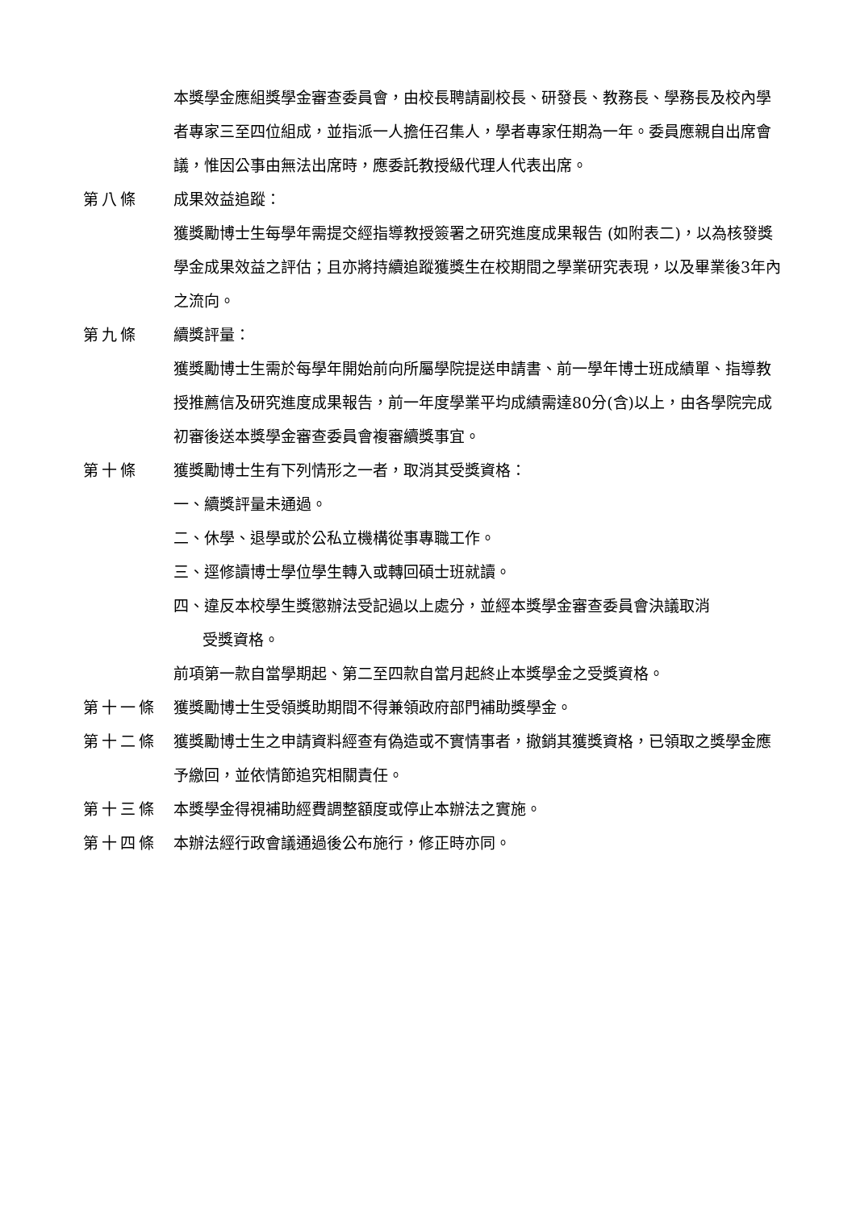本獎學金應組獎學金審查委員會，由校長聘請副校長、研發長、教務長、學務長及校內學者專家三至四位組成，並指派一人擔任召集人，學者專家任期為一年。委員應親自出席會議，惟因公事由無法出席時，應委託教授級代理人代表出席。
第八條 成果效益追蹤：
獲獎勵博士生每學年需提交經指導教授簽署之研究進度成果報告 (如附表二)，以為核發獎學金成果效益之評估；且亦將持續追蹤獲獎生在校期間之學業研究表現，以及畢業後3年內之流向。
第九條 續獎評量：
獲獎勵博士生需於每學年開始前向所屬學院提送申請書、前一學年博士班成績單、指導教授推薦信及研究進度成果報告，前一年度學業平均成績需達80分(含)以上，由各學院完成初審後送本獎學金審查委員會複審續獎事宜。
第十條 獲獎勵博士生有下列情形之一者，取消其受獎資格：
一、續獎評量未通過。
二、休學、退學或於公私立機構從事專職工作。
三、逕修讀博士學位學生轉入或轉回碩士班就讀。
四、違反本校學生獎懲辦法受記過以上處分，並經本獎學金審查委員會決議取消
受獎資格。
前項第一款自當學期起、第二至四款自當月起終止本獎學金之受獎資格。
第十一條 獲獎勵博士生受領獎助期間不得兼領政府部門補助獎學金。
第十二條 獲獎勵博士生之申請資料經查有偽造或不實情事者，撤銷其獲獎資格，已領取之獎學金應予繳回，並依情節追究相關責任。
第十三條 本獎學金得視補助經費調整額度或停止本辦法之實施。
第十四條 本辦法經行政會議通過後公布施行，修正時亦同。